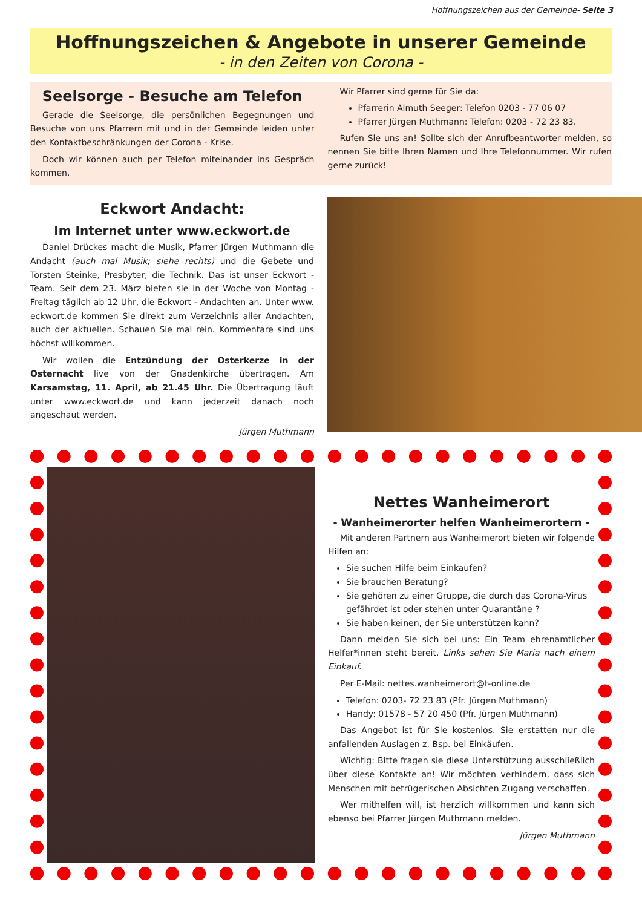Hoffnungszeichen aus der Gemeinde- Seite 3
Hoffnungszeichen & Angebote in unserer Gemeinde
- in den Zeiten von Corona -
Seelsorge - Besuche am Telefon
Gerade die Seelsorge, die persönlichen Begegnungen und Besuche von uns Pfarrern mit und in der Gemeinde leiden unter den Kontaktbeschränkungen der Corona - Krise.
Doch wir können auch per Telefon miteinander ins Gespräch kommen.
Wir Pfarrer sind gerne für Sie da:
Pfarrerin Almuth Seeger: Telefon 0203 - 77 06 07
Pfarrer Jürgen Muthmann: Telefon: 0203 - 72 23 83.
Rufen Sie uns an! Sollte sich der Anrufbeantworter melden, so nennen Sie bitte Ihren Namen und Ihre Telefonnummer. Wir rufen gerne zurück!
Eckwort Andacht:
Im Internet unter www.eckwort.de
Daniel Drückes macht die Musik, Pfarrer Jürgen Muthmann die Andacht (auch mal Musik; siehe rechts) und die Gebete und Torsten Steinke, Presbyter, die Technik. Das ist unser Eckwort - Team. Seit dem 23. März bieten sie in der Woche von Montag - Freitag täglich ab 12 Uhr, die Eckwort - Andachten an. Unter www. eckwort.de kommen Sie direkt zum Verzeichnis aller Andachten, auch der aktuellen. Schauen Sie mal rein. Kommentare sind uns höchst willkommen.
Wir wollen die Entzündung der Osterkerze in der Osternacht live von der Gnadenkirche übertragen. Am Karsamstag, 11. April, ab 21.45 Uhr. Die Übertragung läuft unter www.eckwort.de und kann jederzeit danach noch angeschaut werden.
Jürgen Muthmann
Nettes Wanheimerort
- Wanheimerorter helfen Wanheimerortern -
Mit anderen Partnern aus Wanheimerort bieten wir folgende Hilfen an:
Sie suchen Hilfe beim Einkaufen?
Sie brauchen Beratung?
Sie gehören zu einer Gruppe, die durch das Corona-Virus gefährdet ist oder stehen unter Quarantäne ?
Sie haben keinen, der Sie unterstützen kann?
Dann melden Sie sich bei uns: Ein Team ehrenamtlicher Helfer*innen steht bereit. Links sehen Sie Maria nach einem Einkauf.
Per E-Mail: nettes.wanheimerort@t-online.de
Telefon: 0203- 72 23 83 (Pfr. Jürgen Muthmann)
Handy: 01578 - 57 20 450 (Pfr. Jürgen Muthmann)
Das Angebot ist für Sie kostenlos. Sie erstatten nur die anfallenden Auslagen z. Bsp. bei Einkäufen.
Wichtig: Bitte fragen sie diese Unterstützung ausschließlich über diese Kontakte an! Wir möchten verhindern, dass sich Menschen mit betrügerischen Absichten Zugang verschaffen.
Wer mithelfen will, ist herzlich willkommen und kann sich ebenso bei Pfarrer Jürgen Muthmann melden.
Jürgen Muthmann